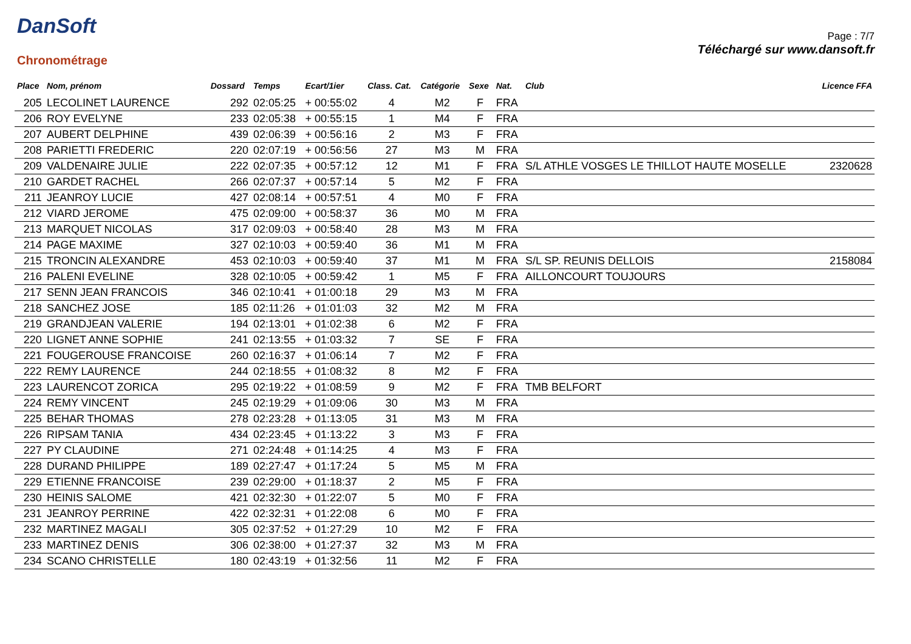DanSoft
Chronométrage
Page : 7/7
Téléchargé sur www.dansoft.fr
| Place | Nom, prénom | Dossard | Temps | Ecart/1ier | Class. Cat. | Catégorie | Sexe | Nat. | Club | Licence FFA |
| --- | --- | --- | --- | --- | --- | --- | --- | --- | --- | --- |
| 205 | LECOLINET LAURENCE | 292 | 02:05:25 | + 00:55:02 | 4 | M2 | F | FRA | | |
| 206 | ROY EVELYNE | 233 | 02:05:38 | + 00:55:15 | 1 | M4 | F | FRA | | |
| 207 | AUBERT DELPHINE | 439 | 02:06:39 | + 00:56:16 | 2 | M3 | F | FRA | | |
| 208 | PARIETTI FREDERIC | 220 | 02:07:19 | + 00:56:56 | 27 | M3 | M | FRA | | |
| 209 | VALDENAIRE JULIE | 222 | 02:07:35 | + 00:57:12 | 12 | M1 | F | FRA | S/L ATHLE VOSGES LE THILLOT HAUTE MOSELLE | 2320628 |
| 210 | GARDET RACHEL | 266 | 02:07:37 | + 00:57:14 | 5 | M2 | F | FRA | | |
| 211 | JEANROY LUCIE | 427 | 02:08:14 | + 00:57:51 | 4 | M0 | F | FRA | | |
| 212 | VIARD JEROME | 475 | 02:09:00 | + 00:58:37 | 36 | M0 | M | FRA | | |
| 213 | MARQUET NICOLAS | 317 | 02:09:03 | + 00:58:40 | 28 | M3 | M | FRA | | |
| 214 | PAGE MAXIME | 327 | 02:10:03 | + 00:59:40 | 36 | M1 | M | FRA | | |
| 215 | TRONCIN ALEXANDRE | 453 | 02:10:03 | + 00:59:40 | 37 | M1 | M | FRA | S/L SP. REUNIS DELLOIS | 2158084 |
| 216 | PALENI EVELINE | 328 | 02:10:05 | + 00:59:42 | 1 | M5 | F | FRA | AILLONCOURT TOUJOURS | |
| 217 | SENN JEAN FRANCOIS | 346 | 02:10:41 | + 01:00:18 | 29 | M3 | M | FRA | | |
| 218 | SANCHEZ JOSE | 185 | 02:11:26 | + 01:01:03 | 32 | M2 | M | FRA | | |
| 219 | GRANDJEAN VALERIE | 194 | 02:13:01 | + 01:02:38 | 6 | M2 | F | FRA | | |
| 220 | LIGNET ANNE SOPHIE | 241 | 02:13:55 | + 01:03:32 | 7 | SE | F | FRA | | |
| 221 | FOUGEROUSE FRANCOISE | 260 | 02:16:37 | + 01:06:14 | 7 | M2 | F | FRA | | |
| 222 | REMY LAURENCE | 244 | 02:18:55 | + 01:08:32 | 8 | M2 | F | FRA | | |
| 223 | LAURENCOT ZORICA | 295 | 02:19:22 | + 01:08:59 | 9 | M2 | F | FRA | TMB BELFORT | |
| 224 | REMY VINCENT | 245 | 02:19:29 | + 01:09:06 | 30 | M3 | M | FRA | | |
| 225 | BEHAR THOMAS | 278 | 02:23:28 | + 01:13:05 | 31 | M3 | M | FRA | | |
| 226 | RIPSAM TANIA | 434 | 02:23:45 | + 01:13:22 | 3 | M3 | F | FRA | | |
| 227 | PY CLAUDINE | 271 | 02:24:48 | + 01:14:25 | 4 | M3 | F | FRA | | |
| 228 | DURAND PHILIPPE | 189 | 02:27:47 | + 01:17:24 | 5 | M5 | M | FRA | | |
| 229 | ETIENNE FRANCOISE | 239 | 02:29:00 | + 01:18:37 | 2 | M5 | F | FRA | | |
| 230 | HEINIS SALOME | 421 | 02:32:30 | + 01:22:07 | 5 | M0 | F | FRA | | |
| 231 | JEANROY PERRINE | 422 | 02:32:31 | + 01:22:08 | 6 | M0 | F | FRA | | |
| 232 | MARTINEZ MAGALI | 305 | 02:37:52 | + 01:27:29 | 10 | M2 | F | FRA | | |
| 233 | MARTINEZ DENIS | 306 | 02:38:00 | + 01:27:37 | 32 | M3 | M | FRA | | |
| 234 | SCANO CHRISTELLE | 180 | 02:43:19 | + 01:32:56 | 11 | M2 | F | FRA | | |